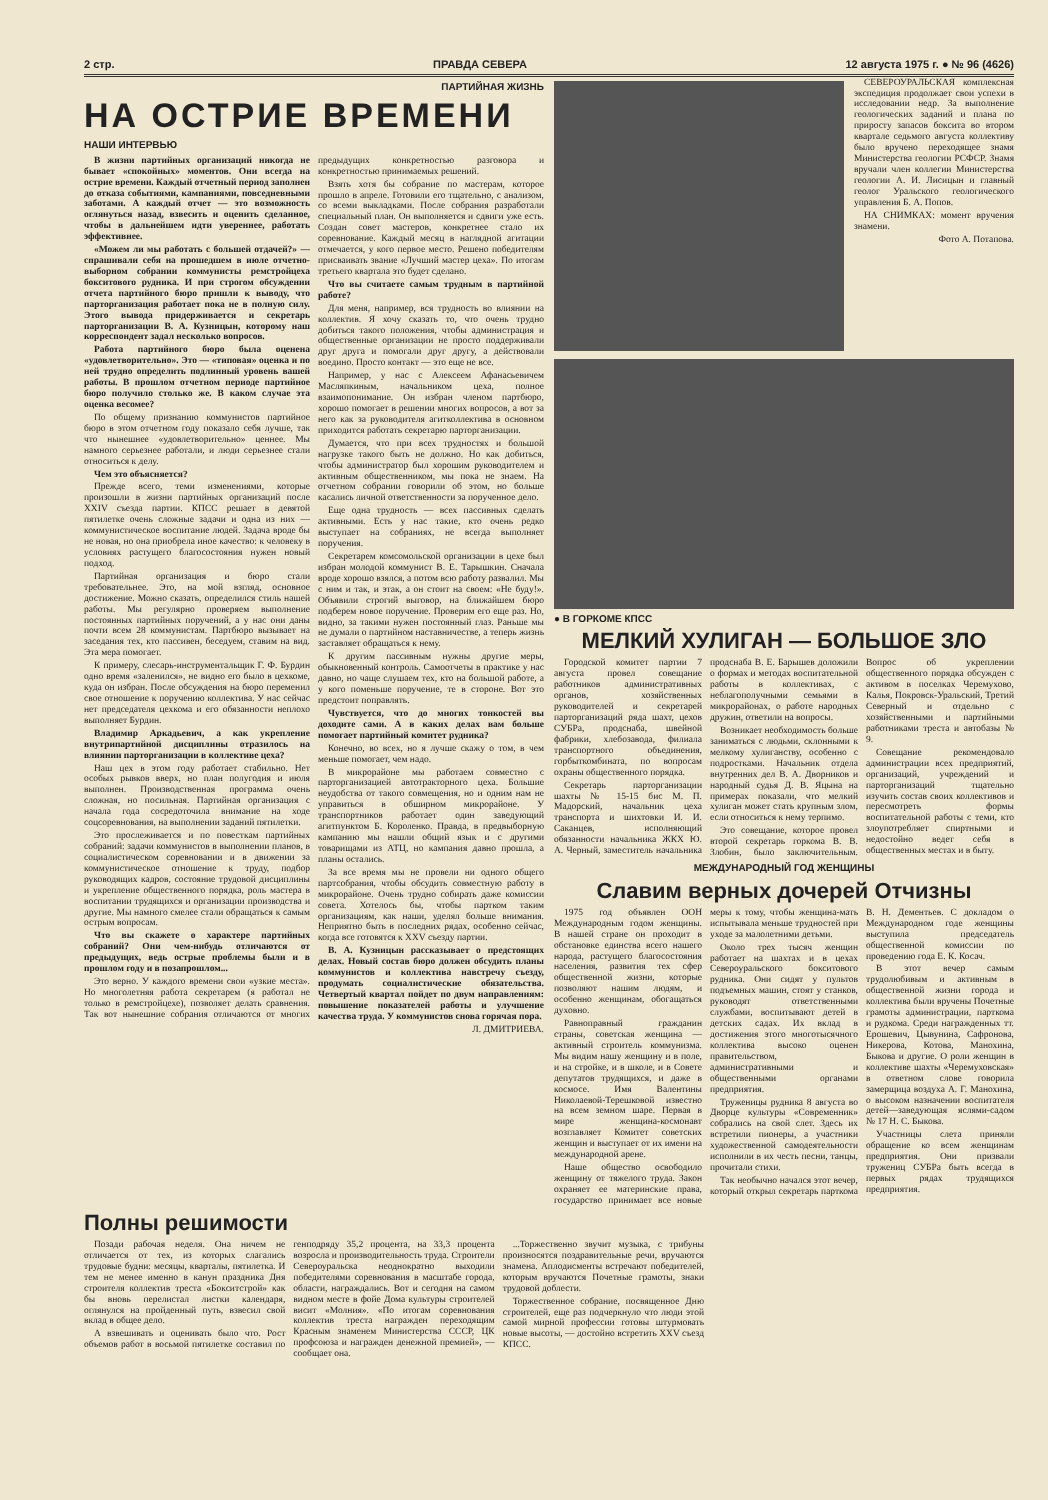2 стр. ПРАВДА СЕВЕРА 12 августа 1975 г. ● № 96 (4626)
ПАРТИЙНАЯ ЖИЗНЬ
НА ОСТРИЕ ВРЕМЕНИ
НАШИ ИНТЕРВЬЮ
В жизни партийных организаций никогда не бывает «спокойных» моментов. Они всегда на острие времени. Каждый отчетный период заполнен до отказа событиями, кампаниями, повседневными заботами. А каждый отчет — это возможность оглянуться назад, взвесить и оценить сделанное, чтобы в дальнейшем идти увереннее, работать эффективнее.
«Можем ли мы работать с большей отдачей?» — спрашивали себя на прошедшем в июле отчетно-выборном собрании коммунисты ремстройцеха бокситового рудника. И при строгом обсуждении отчета партийного бюро пришли к выводу, что парторганизация работает пока не в полную силу. Этого вывода придерживается и секретарь парторганизации В. А. Кузницын, которому наш корреспондент задал несколько вопросов.
Работа партийного бюро была оценена «удовлетворительно». Это — «типовая» оценка и по ней трудно определить подлинный уровень вашей работы. В прошлом отчетном периоде партийное бюро получило столько же. В каком случае эта оценка весомее?
По общему признанию коммунистов партийное бюро в этом отчетном году показало себя лучше, так что нынешнее «удовлетворительно» ценнее. Мы намного серьезнее работали, и люди серьезнее стали относиться к делу.
Чем это объясняется?
Прежде всего, теми изменениями, которые произошли в жизни партийных организаций после XXIV съезда партии. КПСС решает в девятой пятилетке очень сложные задачи и одна из них — коммунистическое воспитание людей. Задача вроде бы не новая, но она приобрела иное качество: к человеку в условиях растущего благосостояния нужен новый подход.
Партийная организация и бюро стали требовательнее. Это, на мой взгляд, основное достижение. Можно сказать, определился стиль нашей работы. Мы регулярно проверяем выполнение постоянных партийных поручений, а у нас они даны почти всем 28 коммунистам. Партбюро вызывает на заседания тех, кто пассивен, беседуем, ставим на вид. Эта мера помогает.
К примеру, слесарь-инструментальщик Г. Ф. Бурдин одно время «заленился», не видно его было в цехкоме, куда он избран. После обсуждения на бюро переменил свое отношение к поручению коллектива. У нас сейчас нет председателя цехкома и его обязанности неплохо выполняет Бурдин.
Владимир Аркадьевич, а как укрепление внутрипартийной дисциплины отразилось на влиянии парторганизации в коллективе цеха?
Наш цех в этом году работает стабильно. Нет особых рывков вверх, но план полугодия и июля выполнен. Производственная программа очень сложная, но посильная. Партийная организация с начала года сосредоточила внимание на ходе соцсоревнования, на выполнении заданий пятилетки.
Это прослеживается и по повесткам партийных собраний: задачи коммунистов в выполнении планов, в социалистическом соревновании и в движении за коммунистическое отношение к труду, подбор руководящих кадров, состояние трудовой дисциплины и укрепление общественного порядка, роль мастера в воспитании трудящихся и организации производства и другие. Мы намного смелее стали обращаться к самым острым вопросам.
Что вы скажете о характере партийных собраний? Они чем-нибудь отличаются от предыдущих, ведь острые проблемы были и в прошлом году и в позапрошлом...
Это верно. У каждого времени свои «узкие места». Но многолетняя работа секретарем (я работал не только в ремстройцехе), позволяет делать сравнения. Так вот нынешние собрания отличаются от многих предыдущих конкретностью разговора и конкретностью принимаемых решений.
Взять хотя бы собрание по мастерам, которое прошло в апреле. Готовили его тщательно, с анализом, со всеми выкладками. После собрания разработали специальный план. Он выполняется и сдвиги уже есть. Создан совет мастеров, конкретнее стало их соревнование. Каждый месяц в наглядной агитации отмечается, у кого первое место. Решено победителям присваивать звание «Лучший мастер цеха». По итогам третьего квартала это будет сделано.
Что вы считаете самым трудным в партийной работе?
Для меня, например, вся трудность во влиянии на коллектив. Я хочу сказать то, что очень трудно добиться такого положения, чтобы администрация и общественные организации не просто поддерживали друг друга и помогали друг другу, а действовали воедино. Просто контакт — это еще не все.
Например, у нас с Алексеем Афанасьевичем Масляпкиным, начальником цеха, полное взаимопонимание. Он избран членом партбюро, хорошо помогает в решении многих вопросов, а вот за него как за руководителя агитколлектива в основном приходится работать секретарю парторганизации.
Думается, что при всех трудностях и большой нагрузке такого быть не должно. Но как добиться, чтобы администратор был хорошим руководителем и активным общественником, мы пока не знаем. На отчетном собрании говорили об этом, но больше касались личной ответственности за порученное дело.
Еще одна трудность — всех пассивных сделать активными. Есть у нас такие, кто очень редко выступает на собраниях, не всегда выполняет поручения.
Секретарем комсомольской организации в цехе был избран молодой коммунист В. Е. Тарышкин. Сначала вроде хорошо взялся, а потом всю работу развалил. Мы с ним и так, и этак, а он стоит на своем: «Не буду!». Объявили строгий выговор, на ближайшем бюро подберем новое поручение. Проверим его еще раз. Но, видно, за такими нужен постоянный глаз. Раньше мы не думали о партийном наставничестве, а теперь жизнь заставляет обращаться к нему.
К другим пассивным нужны другие меры, обыкновенный контроль. Самоотчеты в практике у нас давно, но чаще слушаем тех, кто на большой работе, а у кого поменьше поручение, те в стороне. Вот это предстоит поправлять.
Чувствуется, что до многих тонкостей вы доходите сами. А в каких делах вам больше помогает партийный комитет рудника?
Конечно, во всех, но я лучше скажу о том, в чем меньше помогает, чем надо.
В микрорайоне мы работаем совместно с парторганизацией автотракторного цеха. Большие неудобства от такого совмещения, но и одним нам не управиться в обширном микрорайоне. У транспортников работает один заведующий агитпунктом Б. Короленко. Правда, в предвыборную кампанию мы нашли общий язык и с другими товарищами из АТЦ, но кампания давно прошла, а планы остались.
За все время мы не провели ни одного общего партсобрания, чтобы обсудить совместную работу в микрорайоне. Очень трудно собирать даже комиссии совета. Хотелось бы, чтобы партком таким организациям, как наши, уделял больше внимания. Неприятно быть в последних рядах, особенно сейчас, когда все готовятся к XXV съезду партии.
В. А. Кузницын рассказывает о предстоящих делах. Новый состав бюро должен обсудить планы коммунистов и коллектива навстречу съезду, продумать социалистические обязательства. Четвертый квартал пойдет по двум направлениям: повышение показателей работы и улучшение качества труда. У коммунистов снова горячая пора.
Л. ДМИТРИЕВА.
СЕВЕРОУРАЛЬСКАЯ комплексная экспедиция продолжает свои успехи в исследовании недр. За выполнение геологических заданий и плана по приросту запасов боксита во втором квартале седьмого августа коллективу было вручено переходящее знамя Министерства геологии РСФСР. Знамя вручали член коллегии Министерства геологии А. И. Лисицын и главный геолог Уральского геологического управления Б. А. Попов.
НА СНИМКАХ: момент вручения знамени.
Фото А. Потапова.
● В ГОРКОМЕ КПСС
МЕЛКИЙ ХУЛИГАН — БОЛЬШОЕ ЗЛО
Городской комитет партии 7 августа провел совещание работников административных органов, хозяйственных руководителей и секретарей парторганизаций ряда шахт, цехов СУБРа, продснаба, швейной фабрики, хлебозавода, филиала транспортного объединения, горбыткомбината, по вопросам охраны общественного порядка.
Секретарь парторганизации шахты № 15-15 бис М. П. Мадорский, начальник цеха транспорта и шихтовки И. И. Саканцев, исполняющий обязанности начальника ЖКХ Ю. А. Черный, заместитель начальника продснаба В. Е. Барышев доложили о формах и методах воспитательной работы в коллективах, с неблагополучными семьями в микрорайонах, о работе народных дружин, ответили на вопросы.
Возникает необходимость больше заниматься с людьми, склонными к мелкому хулиганству, особенно с подростками. Начальник отдела внутренних дел В. А. Дворников и народный судья Д. В. Яцына на примерах показали, что мелкий хулиган может стать крупным злом, если относиться к нему терпимо.
Это совещание, которое провел второй секретарь горкома В. В. Злобин, было заключительным. Вопрос об укреплении общественного порядка обсужден с активом в поселках Черемухово, Калья, Покровск-Уральский, Третий Северный и отдельно с хозяйственными и партийными работниками треста и автобазы № 9.
Совещание рекомендовало администрации всех предприятий, организаций, учреждений и парторганизаций тщательно изучить состав своих коллективов и пересмотреть формы воспитательной работы с теми, кто злоупотребляет спиртными и недостойно ведет себя в общественных местах и в быту.
МЕЖДУНАРОДНЫЙ ГОД ЖЕНЩИНЫ
Славим верных дочерей Отчизны
1975 год объявлен ООН Международным годом женщины. В нашей стране он проходит в обстановке единства всего нашего народа, растущего благосостояния населения, развития тех сфер общественной жизни, которые позволяют нашим людям, и особенно женщинам, обогащаться духовно.
Равноправный гражданин страны, советская женщина — активный строитель коммунизма. Мы видим нашу женщину и в поле, и на стройке, и в школе, и в Совете депутатов трудящихся, и даже в космосе. Имя Валентины Николаевой-Терешковой известно на всем земном шаре. Первая в мире женщина-космонавт возглавляет Комитет советских женщин и выступает от их имени на международной арене.
Наше общество освободило женщину от тяжелого труда. Закон охраняет ее материнские права, государство принимает все новые меры к тому, чтобы женщина-мать испытывала меньше трудностей при уходе за малолетними детьми.
Около трех тысяч женщин работает на шахтах и в цехах Североуральского бокситового рудника. Они сидят у пультов подъемных машин, стоят у станков, руководят ответственными службами, воспитывают детей в детских садах. Их вклад в достижения этого многотысячного коллектива высоко оценен правительством, административными и общественными органами предприятия.
Труженицы рудника 8 августа во Дворце культуры «Современник» собрались на свой слет. Здесь их встретили пионеры, а участники художественной самодеятельности исполнили в их честь песни, танцы, прочитали стихи.
Так необычно начался этот вечер, который открыл секретарь парткома В. Н. Дементьев. С докладом о Международном годе женщины выступила председатель общественной комиссии по проведению года Е. К. Косач.
В этот вечер самым трудолюбивым и активным в общественной жизни города и коллектива были вручены Почетные грамоты администрации, парткома и рудкома. Среди награжденных тт. Ерошевич, Цывунина, Сафронова, Никерова, Котова, Манохина, Быкова и другие. О роли женщин в коллективе шахты «Черемуховская» в ответном слове говорила замерщица воздуха А. Г. Манохина, о высоком назначении воспитателя детей—заведующая яслями-садом № 17 Н. С. Быкова.
Участницы слета приняли обращение ко всем женщинам предприятия. Они призвали тружениц СУБРа быть всегда в первых рядах трудящихся предприятия.
Полны решимости
Позади рабочая неделя. Она ничем не отличается от тех, из которых слагались трудовые будни: месяцы, кварталы, пятилетка. И тем не менее именно в канун праздника Дня строителя коллектив треста «Бокситстрой» как бы вновь перелистал листки календаря, оглянулся на пройденный путь, взвесил свой вклад в общее дело.
А взвешивать и оценивать было что. Рост объемов работ в восьмой пятилетке составил по генподряду 35,2 процента, на 33,3 процента возросла и производительность труда. Строители Североуральска неоднократно выходили победителями соревнования в масштабе города, области, награждались. Вот и сегодня на самом видном месте в фойе Дома культуры строителей висит «Молния». «По итогам соревнования коллектив треста награжден переходящим Красным знаменем Министерства СССР, ЦК профсоюза и награжден денежной премией», — сообщает она.
...Торжественно звучит музыка, с трибуны произносятся поздравительные речи, вручаются знамена. Аплодисменты встречают победителей, которым вручаются Почетные грамоты, знаки трудовой доблести.
Торжественное собрание, посвященное Дню строителей, еще раз подчеркнуло что люди этой самой мирной профессии готовы штурмовать новые высоты, — достойно встретить XXV съезд КПСС.